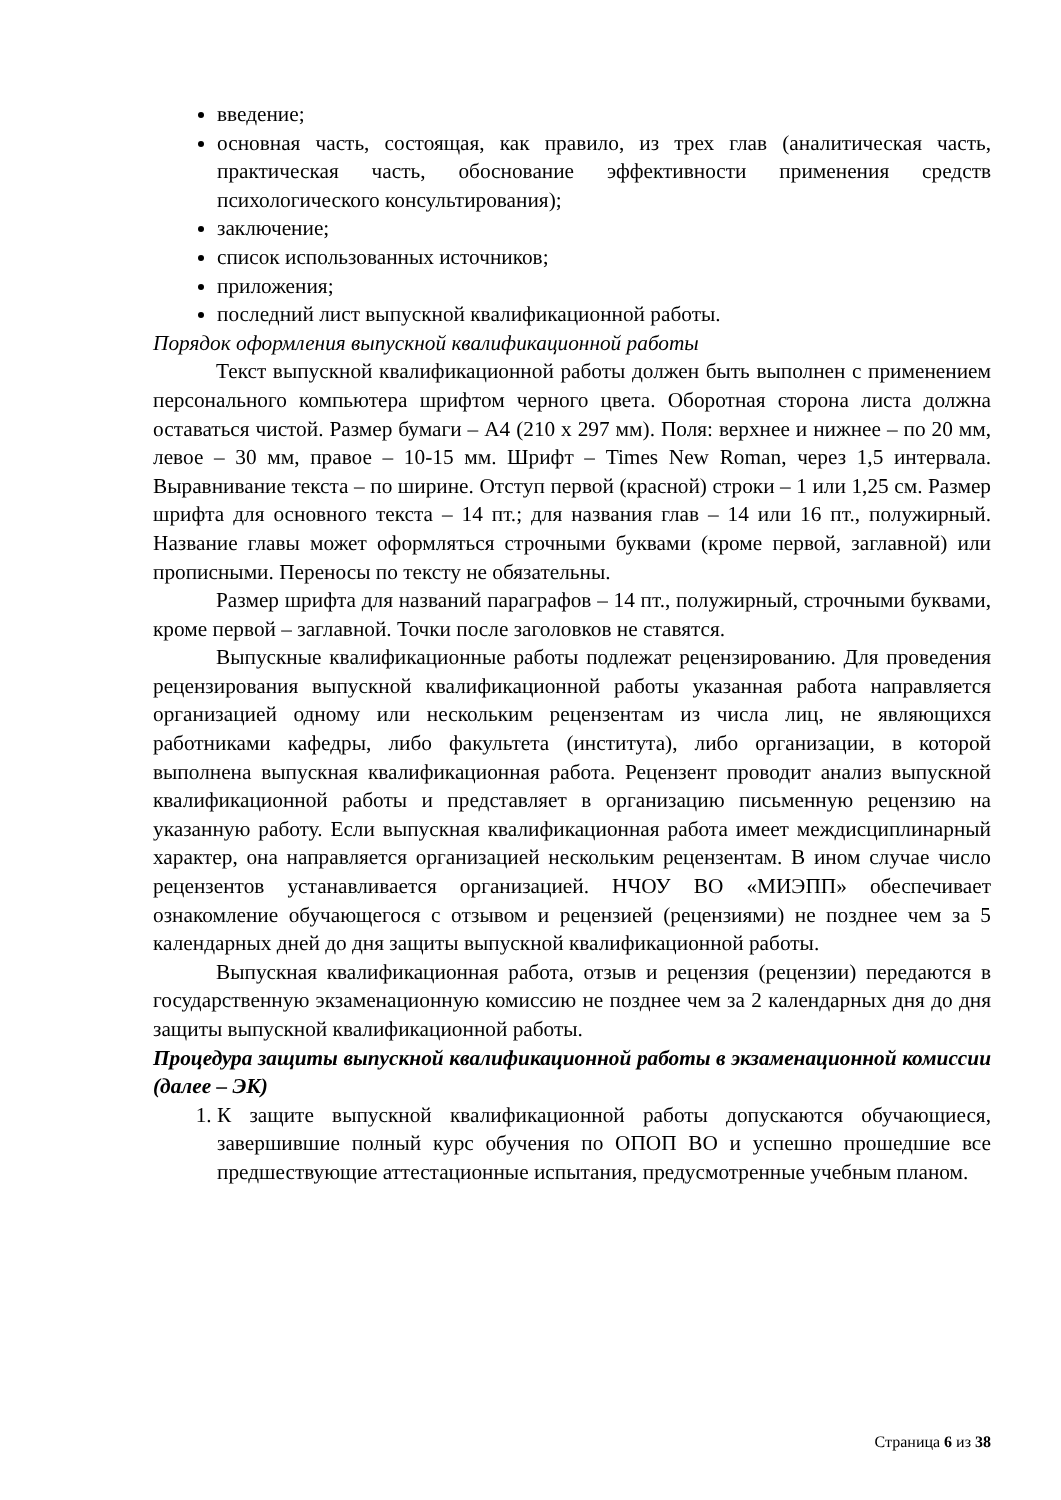введение;
основная часть, состоящая, как правило, из трех глав (аналитическая часть, практическая часть, обоснование эффективности применения средств психологического консультирования);
заключение;
список использованных источников;
приложения;
последний лист выпускной квалификационной работы.
Порядок оформления выпускной квалификационной работы
Текст выпускной квалификационной работы должен быть выполнен с применением персонального компьютера шрифтом черного цвета. Оборотная сторона листа должна оставаться чистой. Размер бумаги – А4 (210 х 297 мм). Поля: верхнее и нижнее – по 20 мм, левое – 30 мм, правое – 10-15 мм. Шрифт – Times New Roman, через 1,5 интервала. Выравнивание текста – по ширине. Отступ первой (красной) строки – 1 или 1,25 см. Размер шрифта для основного текста – 14 пт.; для названия глав – 14 или 16 пт., полужирный. Название главы может оформляться строчными буквами (кроме первой, заглавной) или прописными. Переносы по тексту не обязательны.
Размер шрифта для названий параграфов – 14 пт., полужирный, строчными буквами, кроме первой – заглавной. Точки после заголовков не ставятся.
Выпускные квалификационные работы подлежат рецензированию. Для проведения рецензирования выпускной квалификационной работы указанная работа направляется организацией одному или нескольким рецензентам из числа лиц, не являющихся работниками кафедры, либо факультета (института), либо организации, в которой выполнена выпускная квалификационная работа. Рецензент проводит анализ выпускной квалификационной работы и представляет в организацию письменную рецензию на указанную работу. Если выпускная квалификационная работа имеет междисциплинарный характер, она направляется организацией нескольким рецензентам. В ином случае число рецензентов устанавливается организацией. НЧОУ ВО «МИЭПП» обеспечивает ознакомление обучающегося с отзывом и рецензией (рецензиями) не позднее чем за 5 календарных дней до дня защиты выпускной квалификационной работы.
Выпускная квалификационная работа, отзыв и рецензия (рецензии) передаются в государственную экзаменационную комиссию не позднее чем за 2 календарных дня до дня защиты выпускной квалификационной работы.
Процедура защиты выпускной квалификационной работы в экзаменационной комиссии (далее – ЭК)
1. К защите выпускной квалификационной работы допускаются обучающиеся, завершившие полный курс обучения по ОПОП ВО и успешно прошедшие все предшествующие аттестационные испытания, предусмотренные учебным планом.
Страница 6 из 38